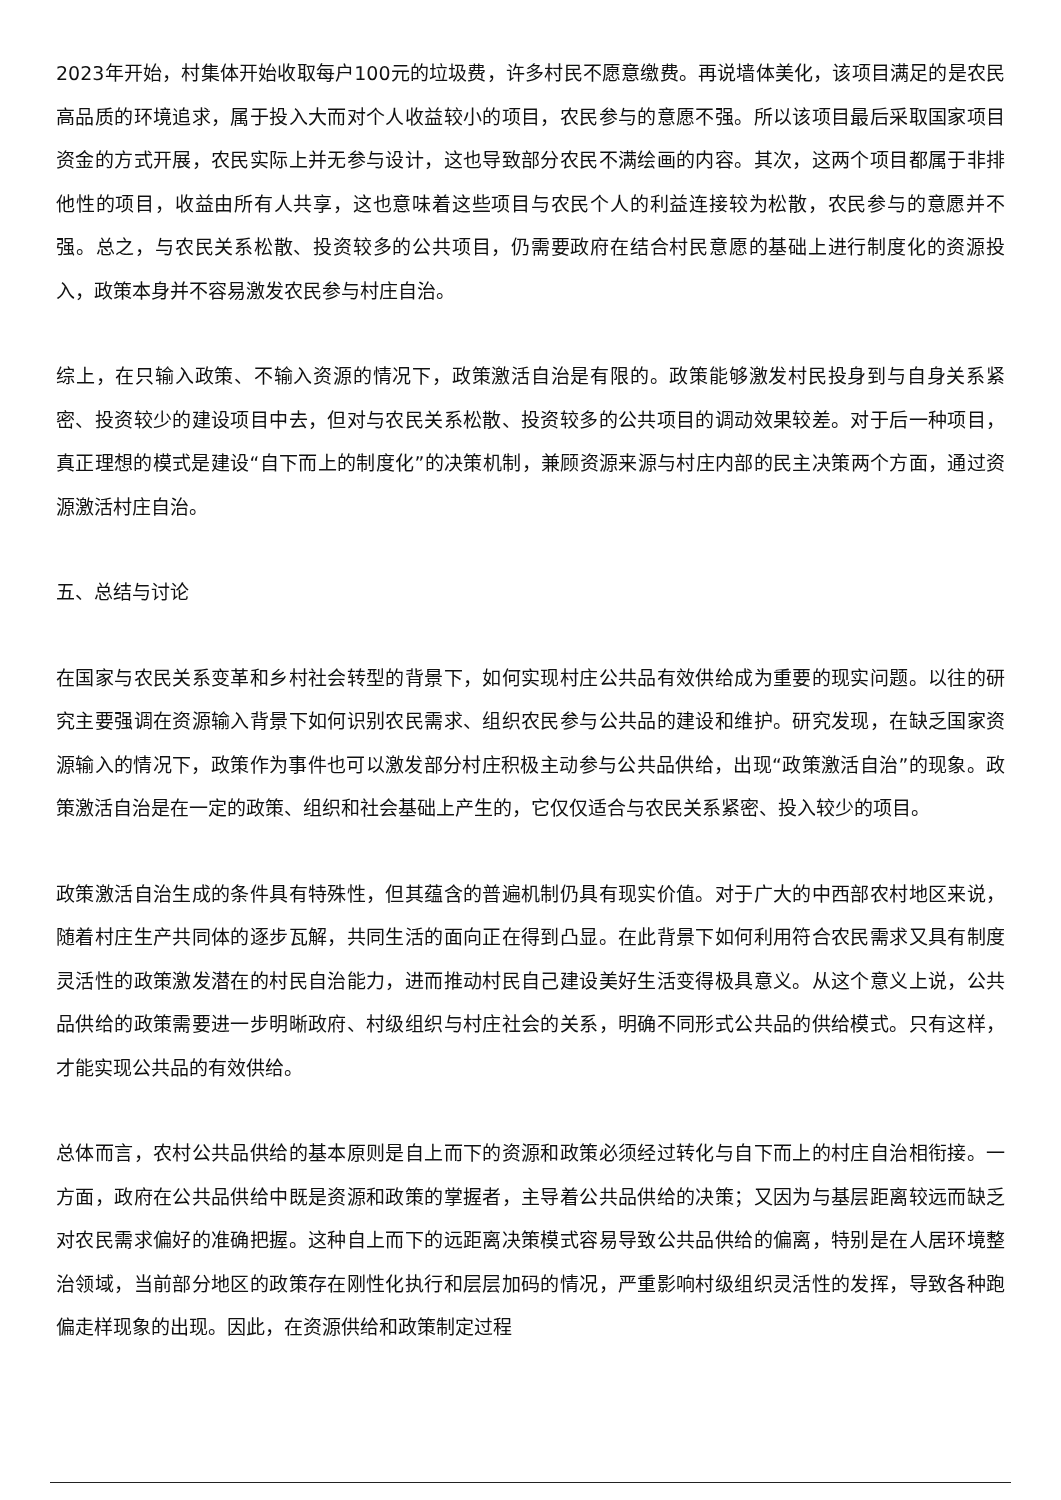2023年开始，村集体开始收取每户100元的垃圾费，许多村民不愿意缴费。再说墙体美化，该项目满足的是农民高品质的环境追求，属于投入大而对个人收益较小的项目，农民参与的意愿不强。所以该项目最后采取国家项目资金的方式开展，农民实际上并无参与设计，这也导致部分农民不满绘画的内容。其次，这两个项目都属于非排他性的项目，收益由所有人共享，这也意味着这些项目与农民个人的利益连接较为松散，农民参与的意愿并不强。总之，与农民关系松散、投资较多的公共项目，仍需要政府在结合村民意愿的基础上进行制度化的资源投入，政策本身并不容易激发农民参与村庄自治。
综上，在只输入政策、不输入资源的情况下，政策激活自治是有限的。政策能够激发村民投身到与自身关系紧密、投资较少的建设项目中去，但对与农民关系松散、投资较多的公共项目的调动效果较差。对于后一种项目，真正理想的模式是建设“自下而上的制度化”的决策机制，兼顾资源来源与村庄内部的民主决策两个方面，通过资源激活村庄自治。
五、总结与讨论
在国家与农民关系变革和乡村社会转型的背景下，如何实现村庄公共品有效供给成为重要的现实问题。以往的研究主要强调在资源输入背景下如何识别农民需求、组织农民参与公共品的建设和维护。研究发现，在缺乏国家资源输入的情况下，政策作为事件也可以激发部分村庄积极主动参与公共品供给，出现“政策激活自治”的现象。政策激活自治是在一定的政策、组织和社会基础上产生的，它仅仅适合与农民关系紧密、投入较少的项目。
政策激活自治生成的条件具有特殊性，但其蕴含的普遍机制仍具有现实价值。对于广大的中西部农村地区来说，随着村庄生产共同体的逐步瓦解，共同生活的面向正在得到凸显。在此背景下如何利用符合农民需求又具有制度灵活性的政策激发潜在的村民自治能力，进而推动村民自己建设美好生活变得极具意义。从这个意义上说，公共品供给的政策需要进一步明晰政府、村级组织与村庄社会的关系，明确不同形式公共品的供给模式。只有这样，才能实现公共品的有效供给。
总体而言，农村公共品供给的基本原则是自上而下的资源和政策必须经过转化与自下而上的村庄自治相衔接。一方面，政府在公共品供给中既是资源和政策的掌握者，主导着公共品供给的决策；又因为与基层距离较远而缺乏对农民需求偏好的准确把握。这种自上而下的远距离决策模式容易导致公共品供给的偏离，特别是在人居环境整治领域，当前部分地区的政策存在刚性化执行和层层加码的情况，严重影响村级组织灵活性的发挥，导致各种跑偏走样现象的出现。因此，在资源供给和政策制定过程